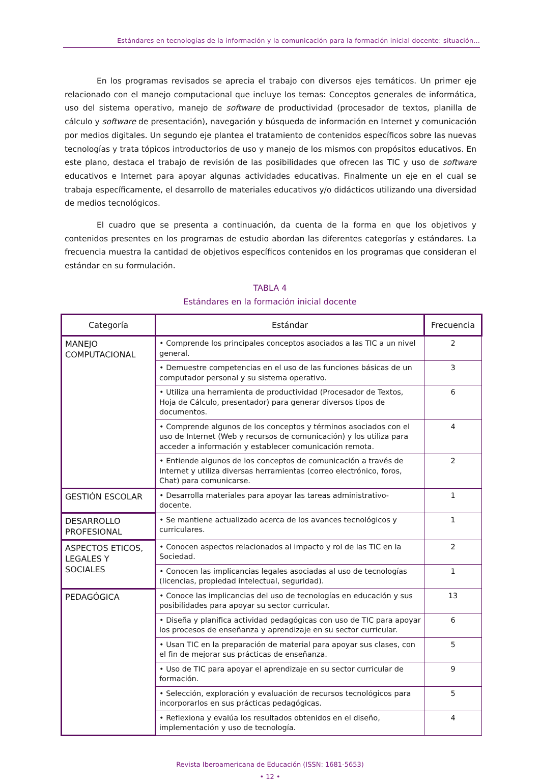Estándares en tecnologías de la información y la comunicación para la formación inicial docente: situación...
En los programas revisados se aprecia el trabajo con diversos ejes temáticos. Un primer eje relacionado con el manejo computacional que incluye los temas: Conceptos generales de informática, uso del sistema operativo, manejo de software de productividad (procesador de textos, planilla de cálculo y software de presentación), navegación y búsqueda de información en Internet y comunicación por medios digitales. Un segundo eje plantea el tratamiento de contenidos específicos sobre las nuevas tecnologías y trata tópicos introductorios de uso y manejo de los mismos con propósitos educativos. En este plano, destaca el trabajo de revisión de las posibilidades que ofrecen las TIC y uso de software educativos e Internet para apoyar algunas actividades educativas. Finalmente un eje en el cual se trabaja específicamente, el desarrollo de materiales educativos y/o didácticos utilizando una diversidad de medios tecnológicos.
El cuadro que se presenta a continuación, da cuenta de la forma en que los objetivos y contenidos presentes en los programas de estudio abordan las diferentes categorías y estándares. La frecuencia muestra la cantidad de objetivos específicos contenidos en los programas que consideran el estándar en su formulación.
TABLA 4
Estándares en la formación inicial docente
| Categoría | Estándar | Frecuencia |
| --- | --- | --- |
| MANEJO COMPUTACIONAL | • Comprende los principales conceptos asociados a las TIC a un nivel general. | 2 |
| | • Demuestre competencias en el uso de las funciones básicas de un computador personal y su sistema operativo. | 3 |
| | • Utiliza una herramienta de productividad (Procesador de Textos, Hoja de Cálculo, presentador) para generar diversos tipos de documentos. | 6 |
| | • Comprende algunos de los conceptos y términos asociados con el uso de Internet (Web y recursos de comunicación) y los utiliza para acceder a información y establecer comunicación remota. | 4 |
| | • Entiende algunos de los conceptos de comunicación a través de Internet y utiliza diversas herramientas (correo electrónico, foros, Chat) para comunicarse. | 2 |
| GESTIÓN ESCOLAR | • Desarrolla materiales para apoyar las tareas administrativo-docente. | 1 |
| DESARROLLO PROFESIONAL | • Se mantiene actualizado acerca de los avances tecnológicos y curriculares. | 1 |
| ASPECTOS ETICOS, LEGALES Y SOCIALES | • Conocen aspectos relacionados al impacto y rol de las TIC en la Sociedad. | 2 |
| | • Conocen las implicancias legales asociadas al uso de tecnologías (licencias, propiedad intelectual, seguridad). | 1 |
| PEDAGÓGICA | • Conoce las implicancias del uso de tecnologías en educación y sus posibilidades para apoyar su sector curricular. | 13 |
| | • Diseña y planifica actividad pedagógicas con uso de TIC para apoyar los procesos de enseñanza y aprendizaje en su sector curricular. | 6 |
| | • Usan TIC en la preparación de material para apoyar sus clases, con el fin de mejorar sus prácticas de enseñanza. | 5 |
| | • Uso de TIC para apoyar el aprendizaje en su sector curricular de formación. | 9 |
| | • Selección, exploración y evaluación de recursos tecnológicos para incorporarlos en sus prácticas pedagógicas. | 5 |
| | • Reflexiona y evalúa los resultados obtenidos en el diseño, implementación y uso de tecnología. | 4 |
Revista Iberoamericana de Educación (ISSN: 1681-5653)
• 12 •